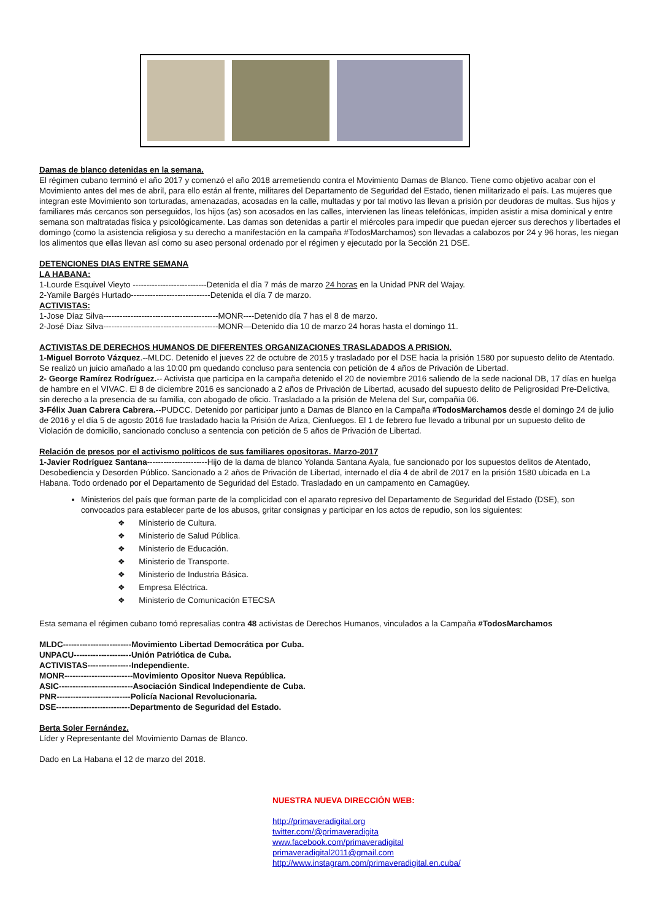Damas de blanco detenidas en la semana.
El régimen cubano terminó el año 2017 y comenzó el año 2018 arremetiendo contra el Movimiento Damas de Blanco. Tiene como objetivo acabar con el Movimiento antes del mes de abril, para ello están al frente, militares del Departamento de Seguridad del Estado, tienen militarizado el país. Las mujeres que integran este Movimiento son torturadas, amenazadas, acosadas en la calle, multadas y por tal motivo las llevan a prisión por deudoras de multas. Sus hijos y familiares más cercanos son perseguidos, los hijos (as) son acosados en las calles, intervienen las líneas telefónicas, impiden asistir a misa dominical y entre semana son maltratadas física y psicológicamente. Las damas son detenidas a partir el miércoles para impedir que puedan ejercer sus derechos y libertades el domingo (como la asistencia religiosa y su derecho a manifestación en la campaña #TodosMarchamos) son llevadas a calabozos por 24 y 96 horas, les niegan los alimentos que ellas llevan así como su aseo personal ordenado por el régimen y ejecutado por la Sección 21 DSE.
DETENCIONES DIAS ENTRE SEMANA
LA HABANA:
1-Lourde Esquivel Vieyto ---------------------------Detenida el día 7 más de marzo 24 horas en la Unidad PNR del Wajay.
2-Yamile Bargés Hurtado-----------------------------Detenida el día 7 de marzo.
ACTIVISTAS:
1-Jose Díaz Silva------------------------------------------MONR----Detenido día 7 has el 8 de marzo.
2-José Díaz Silva------------------------------------------MONR—Detenido día 10 de marzo 24 horas hasta el domingo 11.
ACTIVISTAS DE DERECHOS HUMANOS DE DIFERENTES ORGANIZACIONES TRASLADADOS A PRISION.
1-Miguel Borroto Vázquez.--MLDC. Detenido el jueves 22 de octubre de 2015 y trasladado por el DSE hacia la prisión 1580 por supuesto delito de Atentado. Se realizó un juicio amañado a las 10:00 pm quedando concluso para sentencia con petición de 4 años de Privación de Libertad.
2- George Ramírez Rodríguez.-- Activista que participa en la campaña detenido el 20 de noviembre 2016 saliendo de la sede nacional DB, 17 días en huelga de hambre en el VIVAC. El 8 de diciembre 2016 es sancionado a 2 años de Privación de Libertad, acusado del supuesto delito de Peligrosidad Pre-Delictiva, sin derecho a la presencia de su familia, con abogado de oficio. Trasladado a la prisión de Melena del Sur, compañía 06.
3-Félix Juan Cabrera Cabrera.--PUDCC. Detenido por participar junto a Damas de Blanco en la Campaña #TodosMarchamos desde el domingo 24 de julio de 2016 y el día 5 de agosto 2016 fue trasladado hacia la Prisión de Ariza, Cienfuegos. El 1 de febrero fue llevado a tribunal por un supuesto delito de Violación de domicilio, sancionado concluso a sentencia con petición de 5 años de Privación de Libertad.
Relación de presos por el activismo políticos de sus familiares opositoras. Marzo-2017
1-Javier Rodríguez Santana----------------------Hijo de la dama de blanco Yolanda Santana Ayala, fue sancionado por los supuestos delitos de Atentado, Desobediencia y Desorden Público. Sancionado a 2 años de Privación de Libertad, internado el día 4 de abril de 2017 en la prisión 1580 ubicada en La Habana. Todo ordenado por el Departamento de Seguridad del Estado. Trasladado en un campamento en Camagüey.
Ministerios del país que forman parte de la complicidad con el aparato represivo del Departamento de Seguridad del Estado (DSE), son convocados para establecer parte de los abusos, gritar consignas y participar en los actos de repudio, son los siguientes:
❖ Ministerio de Cultura.
❖ Ministerio de Salud Pública.
❖ Ministerio de Educación.
❖ Ministerio de Transporte.
❖ Ministerio de Industria Básica.
❖ Empresa Eléctrica.
❖ Ministerio de Comunicación ETECSA
Esta semana el régimen cubano tomó represalias contra 48 activistas de Derechos Humanos, vinculados a la Campaña #TodosMarchamos
MLDC-------------------------Movimiento Libertad Democrática por Cuba.
UNPACU---------------------Unión Patriótica de Cuba.
ACTIVISTAS----------------Independiente.
MONR-------------------------Movimiento Opositor Nueva República.
ASIC---------------------------Asociación Sindical Independiente de Cuba.
PNR---------------------------Policía Nacional Revolucionaria.
DSE---------------------------Departmento de Seguridad del Estado.
Berta Soler Fernández.
Líder y Representante del Movimiento Damas de Blanco.
Dado en La Habana el 12 de marzo del 2018.
NUESTRA NUEVA DIRECCIÓN WEB:
http://primaveradigital.org
twitter.com/@primaveradigita
www.facebook.com/primaveradigital
primaveradigital2011@gmail.com
http://www.instagram.com/primaveradigital.en.cuba/